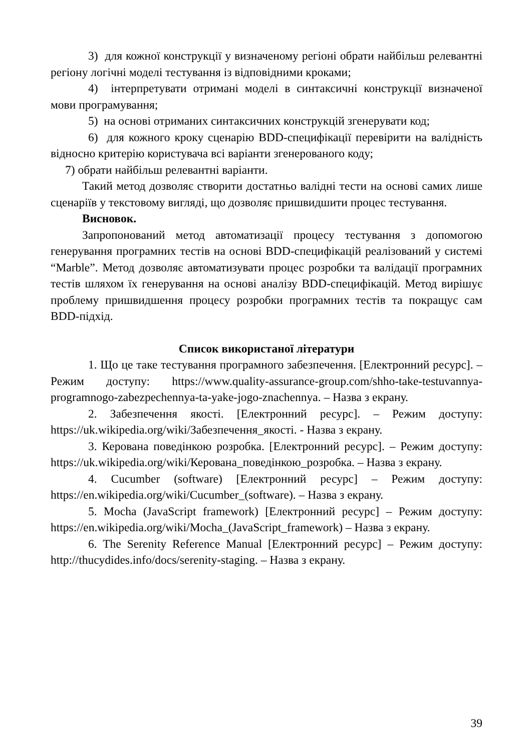3) для кожної конструкції у визначеному регіоні обрати найбільш релевантні регіону логічні моделі тестування із відповідними кроками;
4) інтерпретувати отримані моделі в синтаксичні конструкції визначеної мови програмування;
5) на основі отриманих синтаксичних конструкцій згенерувати код;
6) для кожного кроку сценарію BDD-специфікації перевірити на валідність відносно критерію користувача всі варіанти згенерованого коду;
7) обрати найбільш релевантні варіанти.
Такий метод дозволяє створити достатньо валідні тести на основі самих лише сценаріїв у текстовому вигляді, що дозволяє пришвидшити процес тестування.
Висновок.
Запропонований метод автоматизації процесу тестування з допомогою генерування програмних тестів на основі BDD-специфікацій реалізований у системі “Marble”. Метод дозволяє автоматизувати процес розробки та валідації програмних тестів шляхом їх генерування на основі аналізу BDD-специфікацій. Метод вирішує проблему пришвидшення процесу розробки програмних тестів та покращує сам BDD-підхід.
Список використаної літератури
1. Що це таке тестування програмного забезпечення. [Електронний ресурс]. – Режим доступу: https://www.quality-assurance-group.com/shho-take-testuvannya-programnogo-zabezpechennya-ta-yake-jogo-znachennya. – Назва з екрану.
2. Забезпечення якості. [Електронний ресурс]. – Режим доступу: https://uk.wikipedia.org/wiki/Забезпечення_якості. - Назва з екрану.
3. Керована поведінкою розробка. [Електронний ресурс]. – Режим доступу: https://uk.wikipedia.org/wiki/Керована_поведінкою_розробка. – Назва з екрану.
4. Cucumber (software) [Електронний ресурс] – Режим доступу: https://en.wikipedia.org/wiki/Cucumber_(software). – Назва з екрану.
5. Mocha (JavaScript framework) [Електронний ресурс] – Режим доступу: https://en.wikipedia.org/wiki/Mocha_(JavaScript_framework) – Назва з екрану.
6. The Serenity Reference Manual [Електронний ресурс] – Режим доступу: http://thucydides.info/docs/serenity-staging. – Назва з екрану.
39